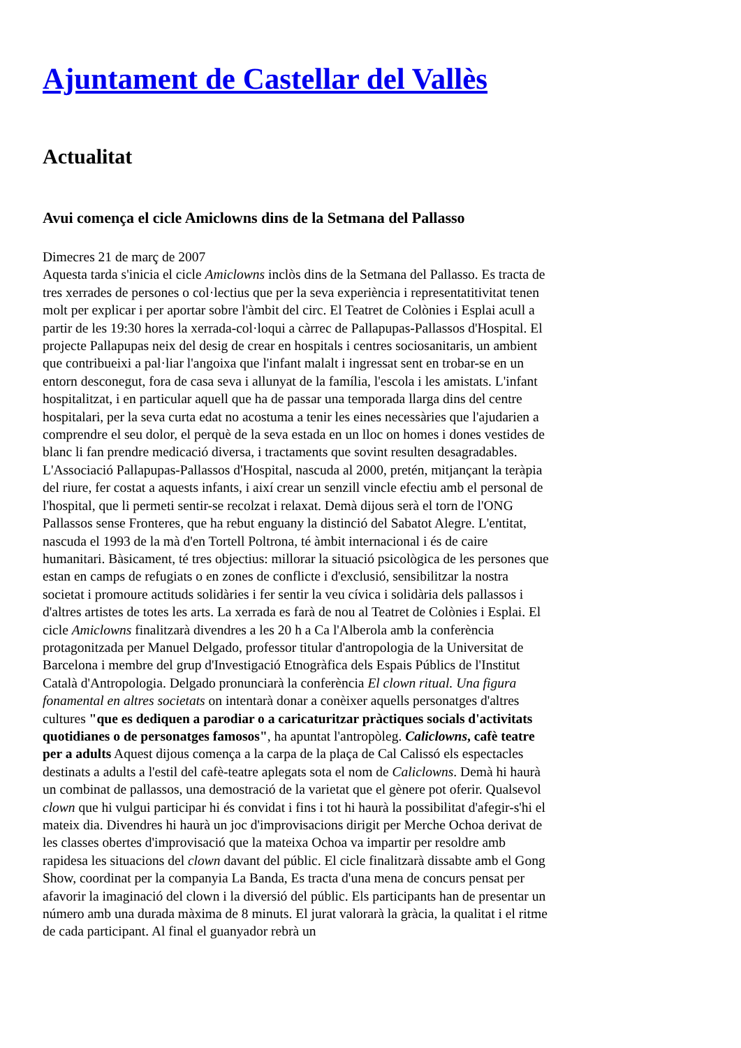Ajuntament de Castellar del Vallès
Actualitat
Avui comença el cicle Amiclowns dins de la Setmana del Pallasso
Dimecres 21 de març de 2007
Aquesta tarda s'inicia el cicle Amiclowns inclòs dins de la Setmana del Pallasso. Es tracta de tres xerrades de persones o col·lectius que per la seva experiència i representatitivitat tenen molt per explicar i per aportar sobre l'àmbit del circ. El Teatret de Colònies i Esplai acull a partir de les 19:30 hores la xerrada-col·loqui a càrrec de Pallapupas-Pallassos d'Hospital. El projecte Pallapupas neix del desig de crear en hospitals i centres sociosanitaris, un ambient que contribueixi a pal·liar l'angoixa que l'infant malalt i ingressat sent en trobar-se en un entorn desconegut, fora de casa seva i allunyat de la família, l'escola i les amistats. L'infant hospitalitzat, i en particular aquell que ha de passar una temporada llarga dins del centre hospitalari, per la seva curta edat no acostuma a tenir les eines necessàries que l'ajudarien a comprendre el seu dolor, el perquè de la seva estada en un lloc on homes i dones vestides de blanc li fan prendre medicació diversa, i tractaments que sovint resulten desagradables. L'Associació Pallapupas-Pallassos d'Hospital, nascuda al 2000, pretén, mitjançant la teràpia del riure, fer costat a aquests infants, i així crear un senzill vincle efectiu amb el personal de l'hospital, que li permeti sentir-se recolzat i relaxat. Demà dijous serà el torn de l'ONG Pallassos sense Fronteres, que ha rebut enguany la distinció del Sabatot Alegre. L'entitat, nascuda el 1993 de la mà d'en Tortell Poltrona, té àmbit internacional i és de caire humanitari. Bàsicament, té tres objectius: millorar la situació psicològica de les persones que estan en camps de refugiats o en zones de conflicte i d'exclusió, sensibilitzar la nostra societat i promoure actituds solidàries i fer sentir la veu cívica i solidària dels pallassos i d'altres artistes de totes les arts. La xerrada es farà de nou al Teatret de Colònies i Esplai. El cicle Amiclowns finalitzarà divendres a les 20 h a Ca l'Alberola amb la conferència protagonitzada per Manuel Delgado, professor titular d'antropologia de la Universitat de Barcelona i membre del grup d'Investigació Etnogràfica dels Espais Públics de l'Institut Català d'Antropologia. Delgado pronunciarà la conferència El clown ritual. Una figura fonamental en altres societats on intentarà donar a conèixer aquells personatges d'altres cultures "que es dediquen a parodiar o a caricaturitzar pràctiques socials d'activitats quotidianes o de personatges famosos", ha apuntat l'antropòleg. Caliclowns, cafè teatre per a adults Aquest dijous comença a la carpa de la plaça de Cal Calissó els espectacles destinats a adults a l'estil del cafè-teatre aplegats sota el nom de Caliclowns. Demà hi haurà un combinat de pallassos, una demostració de la varietat que el gènere pot oferir. Qualsevol clown que hi vulgui participar hi és convidat i fins i tot hi haurà la possibilitat d'afegir-s'hi el mateix dia. Divendres hi haurà un joc d'improvisacions dirigit per Merche Ochoa derivat de les classes obertes d'improvisació que la mateixa Ochoa va impartir per resoldre amb rapidesa les situacions del clown davant del públic. El cicle finalitzarà dissabte amb el Gong Show, coordinat per la companyia La Banda, Es tracta d'una mena de concurs pensat per afavorir la imaginació del clown i la diversió del públic. Els participants han de presentar un número amb una durada màxima de 8 minuts. El jurat valorarà la gràcia, la qualitat i el ritme de cada participant. Al final el guanyador rebrà un